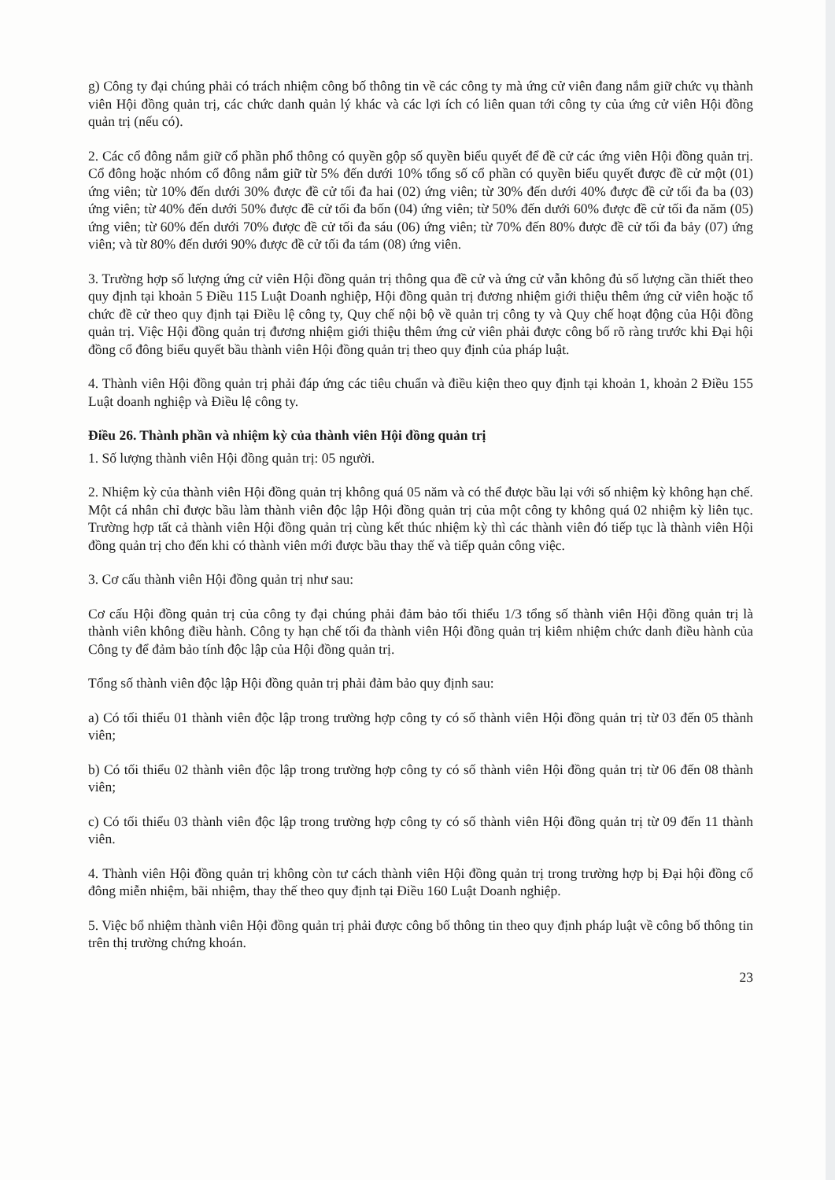g) Công ty đại chúng phải có trách nhiệm công bố thông tin về các công ty mà ứng cử viên đang nắm giữ chức vụ thành viên Hội đồng quản trị, các chức danh quản lý khác và các lợi ích có liên quan tới công ty của ứng cử viên Hội đồng quản trị (nếu có).
2. Các cổ đông nắm giữ cổ phần phổ thông có quyền gộp số quyền biểu quyết để đề cử các ứng viên Hội đồng quản trị. Cổ đông hoặc nhóm cổ đông nắm giữ từ 5% đến dưới 10% tổng số cổ phần có quyền biểu quyết được đề cử một (01) ứng viên; từ 10% đến dưới 30% được đề cử tối đa hai (02) ứng viên; từ 30% đến dưới 40% được đề cử tối đa ba (03) ứng viên; từ 40% đến dưới 50% được đề cử tối đa bốn (04) ứng viên; từ 50% đến dưới 60% được đề cử tối đa năm (05) ứng viên; từ 60% đến dưới 70% được đề cử tối đa sáu (06) ứng viên; từ 70% đến 80% được đề cử tối đa bảy (07) ứng viên; và từ 80% đến dưới 90% được đề cử tối đa tám (08) ứng viên.
3. Trường hợp số lượng ứng cử viên Hội đồng quản trị thông qua đề cử và ứng cử vẫn không đủ số lượng cần thiết theo quy định tại khoản 5 Điều 115 Luật Doanh nghiệp, Hội đồng quản trị đương nhiệm giới thiệu thêm ứng cử viên hoặc tổ chức đề cử theo quy định tại Điều lệ công ty, Quy chế nội bộ về quản trị công ty và Quy chế hoạt động của Hội đồng quản trị. Việc Hội đồng quản trị đương nhiệm giới thiệu thêm ứng cử viên phải được công bố rõ ràng trước khi Đại hội đồng cổ đông biểu quyết bầu thành viên Hội đồng quản trị theo quy định của pháp luật.
4. Thành viên Hội đồng quản trị phải đáp ứng các tiêu chuẩn và điều kiện theo quy định tại khoản 1, khoản 2 Điều 155 Luật doanh nghiệp và Điều lệ công ty.
Điều 26. Thành phần và nhiệm kỳ của thành viên Hội đồng quản trị
1. Số lượng thành viên Hội đồng quản trị: 05 người.
2. Nhiệm kỳ của thành viên Hội đồng quản trị không quá 05 năm và có thể được bầu lại với số nhiệm kỳ không hạn chế. Một cá nhân chỉ được bầu làm thành viên độc lập Hội đồng quản trị của một công ty không quá 02 nhiệm kỳ liên tục. Trường hợp tất cả thành viên Hội đồng quản trị cùng kết thúc nhiệm kỳ thì các thành viên đó tiếp tục là thành viên Hội đồng quản trị cho đến khi có thành viên mới được bầu thay thế và tiếp quản công việc.
3. Cơ cấu thành viên Hội đồng quản trị như sau:
Cơ cấu Hội đồng quản trị của công ty đại chúng phải đảm bảo tối thiểu 1/3 tổng số thành viên Hội đồng quản trị là thành viên không điều hành. Công ty hạn chế tối đa thành viên Hội đồng quản trị kiêm nhiệm chức danh điều hành của Công ty để đảm bảo tính độc lập của Hội đồng quản trị.
Tổng số thành viên độc lập Hội đồng quản trị phải đảm bảo quy định sau:
a) Có tối thiểu 01 thành viên độc lập trong trường hợp công ty có số thành viên Hội đồng quản trị từ 03 đến 05 thành viên;
b) Có tối thiểu 02 thành viên độc lập trong trường hợp công ty có số thành viên Hội đồng quản trị từ 06 đến 08 thành viên;
c) Có tối thiểu 03 thành viên độc lập trong trường hợp công ty có số thành viên Hội đồng quản trị từ 09 đến 11 thành viên.
4. Thành viên Hội đồng quản trị không còn tư cách thành viên Hội đồng quản trị trong trường hợp bị Đại hội đồng cổ đông miễn nhiệm, bãi nhiệm, thay thế theo quy định tại Điều 160 Luật Doanh nghiệp.
5. Việc bổ nhiệm thành viên Hội đồng quản trị phải được công bố thông tin theo quy định pháp luật về công bố thông tin trên thị trường chứng khoán.
23